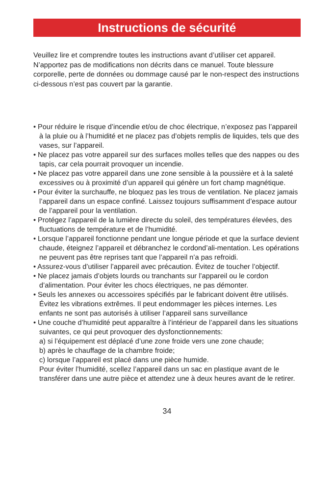Instructions de sécurité
Veuillez lire et comprendre toutes les instructions avant d’utiliser cet appareil. N’apportez pas de modifications non décrits dans ce manuel. Toute blessure corporelle, perte de données ou dommage causé par le non-respect des instructions ci-dessous n’est pas couvert par la garantie.
• Pour réduire le risque d’incendie et/ou de choc électrique, n’exposez pas l’appareil à la pluie ou à l’humidité et ne placez pas d’objets remplis de liquides, tels que des vases, sur l’appareil.
• Ne placez pas votre appareil sur des surfaces molles telles que des nappes ou des tapis, car cela pourrait provoquer un incendie.
• Ne placez pas votre appareil dans une zone sensible à la poussière et à la saleté excessives ou à proximité d’un appareil qui génère un fort champ magnétique.
• Pour éviter la surchauffe, ne bloquez pas les trous de ventilation. Ne placez jamais l’appareil dans un espace confiné. Laissez toujours suffisamment d’espace autour de l’appareil pour la ventilation.
• Protégez l’appareil de la lumière directe du soleil, des températures élevées, des fluctuations de température et de l’humidité.
• Lorsque l’appareil fonctionne pendant une longue période et que la surface devient chaude, éteignez l’appareil et débranchez le cordond’ali-mentation. Les opérations ne peuvent pas être reprises tant que l’appareil n’a pas refroidi.
• Assurez-vous d’utiliser l’appareil avec précaution. Évitez de toucher l’objectif.
• Ne placez jamais d’objets lourds ou tranchants sur l’appareil ou le cordon d’alimentation. Pour éviter les chocs électriques, ne pas démonter.
• Seuls les annexes ou accessoires spécifiés par le fabricant doivent être utilisés. Évitez les vibrations extrêmes. Il peut endommager les pièces internes. Les enfants ne sont pas autorisés à utiliser l’appareil sans surveillance
• Une couche d’humidité peut apparaître à l’intérieur de l’appareil dans les situations suivantes, ce qui peut provoquer des dysfonctionnements:
a) si l’équipement est déplacé d’une zone froide vers une zone chaude;
b) après le chauffage de la chambre froide;
c) lorsque l’appareil est placé dans une pièce humide.
Pour éviter l’humidité, scellez l’appareil dans un sac en plastique avant de le transférer dans une autre pièce et attendez une à deux heures avant de le retirer.
34